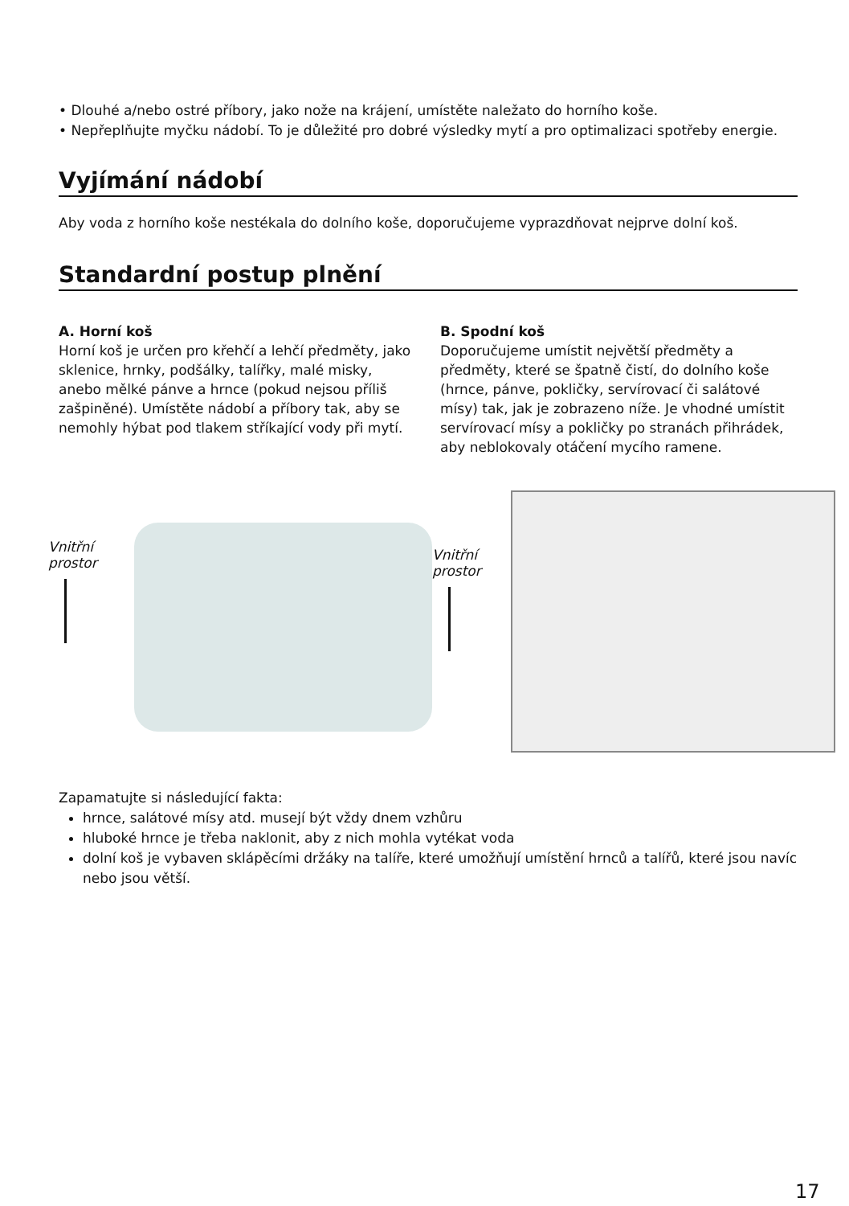• Dlouhé a/nebo ostré příbory, jako nože na krájení, umístěte naležato do horního koše.
• Nepřeplňujte myčku nádobí. To je důležité pro dobré výsledky mytí a pro optimalizaci spotřeby energie.
Vyjímání nádobí
Aby voda z horního koše nestékala do dolního koše, doporučujeme vyprazdňovat nejprve dolní koš.
Standardní postup plnění
A. Horní koš
Horní koš je určen pro křehčí a lehčí předměty, jako sklenice, hrnky, podšálky, talířky, malé misky, anebo mělké pánve a hrnce (pokud nejsou příliš zašpiněné). Umístěte nádobí a příbory tak, aby se nemohly hýbat pod tlakem stříkající vody při mytí.
B. Spodní koš
Doporučujeme umístit největší předměty a předměty, které se špatně čistí, do dolního koše (hrnce, pánve, pokličky, servírovací či salátové mísy) tak, jak je zobrazeno níže. Je vhodné umístit servírovací mísy a pokličky po stranách přihrádek, aby neblokovaly otáčení mycího ramene.
Vnitřní prostor
Vnitřní prostor
Zapamatujte si následující fakta:
hrnce, salátové mísy atd. musejí být vždy dnem vzhůru
hluboké hrnce je třeba naklonit, aby z nich mohla vytékat voda
dolní koš je vybaven sklápěcími držáky na talíře, které umožňují umístění hrnců a talířů, které jsou navíc nebo jsou větší.
17